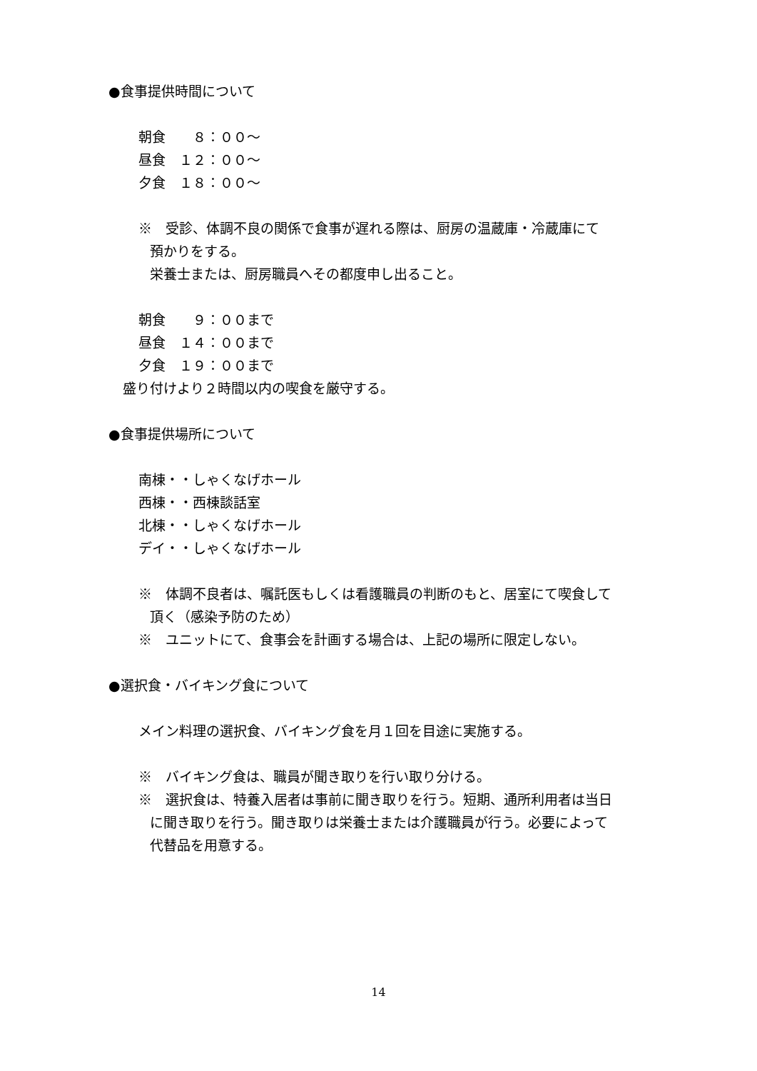●食事提供時間について
朝食　　８：００～
昼食　１２：００～
夕食　１８：００～
※　受診、体調不良の関係で食事が遅れる際は、厨房の温蔵庫・冷蔵庫にて
預かりをする。
栄養士または、厨房職員へその都度申し出ること。
朝食　　９：００まで
昼食　１４：００まで
夕食　１９：００まで
盛り付けより２時間以内の喫食を厳守する。
●食事提供場所について
南棟・・しゃくなげホール
西棟・・西棟談話室
北棟・・しゃくなげホール
デイ・・しゃくなげホール
※　体調不良者は、嘱託医もしくは看護職員の判断のもと、居室にて喫食して
頂く（感染予防のため）
※　ユニットにて、食事会を計画する場合は、上記の場所に限定しない。
●選択食・バイキング食について
メイン料理の選択食、バイキング食を月１回を目途に実施する。
※　バイキング食は、職員が聞き取りを行い取り分ける。
※　選択食は、特養入居者は事前に聞き取りを行う。短期、通所利用者は当日
に聞き取りを行う。聞き取りは栄養士または介護職員が行う。必要によって
代替品を用意する。
14